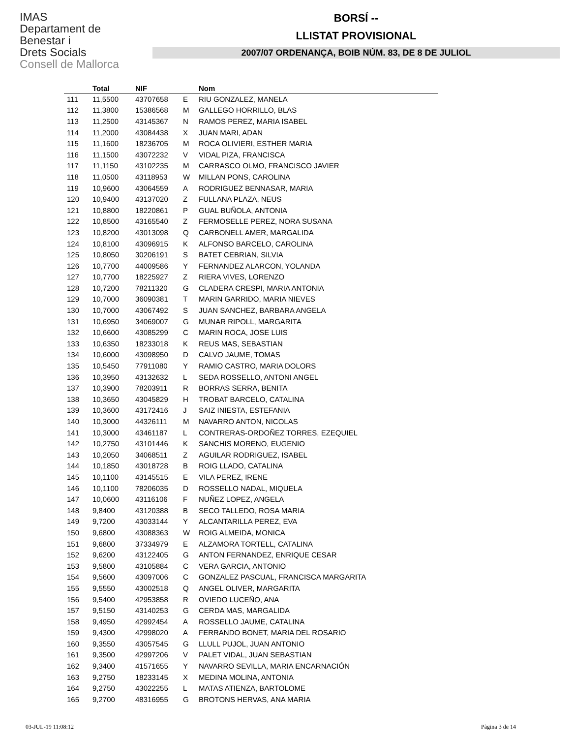IMAS
Departament de
Benestar i
Drets Socials
Consell de Mallorca
BORSÍ --
LLISTAT PROVISIONAL
2007/07 ORDENANÇA, BOIB NÚM. 83, DE 8 DE JULIOL
| | Total | NIF | | Nom |
| --- | --- | --- | --- | --- |
| 111 | 11,5500 | 43707658 | E | RIU GONZALEZ, MANELA |
| 112 | 11,3800 | 15386568 | M | GALLEGO HORRILLO, BLAS |
| 113 | 11,2500 | 43145367 | N | RAMOS PEREZ, MARIA ISABEL |
| 114 | 11,2000 | 43084438 | X | JUAN MARI, ADAN |
| 115 | 11,1600 | 18236705 | M | ROCA OLIVIERI, ESTHER MARIA |
| 116 | 11,1500 | 43072232 | V | VIDAL PIZA, FRANCISCA |
| 117 | 11,1150 | 43102235 | M | CARRASCO OLMO, FRANCISCO JAVIER |
| 118 | 11,0500 | 43118953 | W | MILLAN PONS, CAROLINA |
| 119 | 10,9600 | 43064559 | A | RODRIGUEZ BENNASAR, MARIA |
| 120 | 10,9400 | 43137020 | Z | FULLANA PLAZA, NEUS |
| 121 | 10,8800 | 18220861 | P | GUAL BUÑOLA, ANTONIA |
| 122 | 10,8500 | 43165540 | Z | FERMOSELLE PEREZ, NORA SUSANA |
| 123 | 10,8200 | 43013098 | Q | CARBONELL AMER, MARGALIDA |
| 124 | 10,8100 | 43096915 | K | ALFONSO BARCELO, CAROLINA |
| 125 | 10,8050 | 30206191 | S | BATET CEBRIAN, SILVIA |
| 126 | 10,7700 | 44009586 | Y | FERNANDEZ ALARCON, YOLANDA |
| 127 | 10,7700 | 18225927 | Z | RIERA VIVES, LORENZO |
| 128 | 10,7200 | 78211320 | G | CLADERA CRESPI, MARIA ANTONIA |
| 129 | 10,7000 | 36090381 | T | MARIN GARRIDO, MARIA NIEVES |
| 130 | 10,7000 | 43067492 | S | JUAN SANCHEZ, BARBARA ANGELA |
| 131 | 10,6950 | 34069007 | G | MUNAR RIPOLL, MARGARITA |
| 132 | 10,6600 | 43085299 | C | MARIN ROCA, JOSE LUIS |
| 133 | 10,6350 | 18233018 | K | REUS MAS, SEBASTIAN |
| 134 | 10,6000 | 43098950 | D | CALVO JAUME, TOMAS |
| 135 | 10,5450 | 77911080 | Y | RAMIO CASTRO, MARIA DOLORS |
| 136 | 10,3950 | 43132632 | L | SEDA ROSSELLO, ANTONI ANGEL |
| 137 | 10,3900 | 78203911 | R | BORRAS SERRA, BENITA |
| 138 | 10,3650 | 43045829 | H | TROBAT BARCELO, CATALINA |
| 139 | 10,3600 | 43172416 | J | SAIZ INIESTA, ESTEFANIA |
| 140 | 10,3000 | 44326111 | M | NAVARRO ANTON, NICOLAS |
| 141 | 10,3000 | 43461187 | L | CONTRERAS-ORDOÑEZ TORRES, EZEQUIEL |
| 142 | 10,2750 | 43101446 | K | SANCHIS MORENO, EUGENIO |
| 143 | 10,2050 | 34068511 | Z | AGUILAR RODRIGUEZ, ISABEL |
| 144 | 10,1850 | 43018728 | B | ROIG LLADO, CATALINA |
| 145 | 10,1100 | 43145515 | E | VILA PEREZ, IRENE |
| 146 | 10,1100 | 78206035 | D | ROSSELLO NADAL, MIQUELA |
| 147 | 10,0600 | 43116106 | F | NUÑEZ LOPEZ, ANGELA |
| 148 | 9,8400 | 43120388 | B | SECO TALLEDO, ROSA MARIA |
| 149 | 9,7200 | 43033144 | Y | ALCANTARILLA PEREZ, EVA |
| 150 | 9,6800 | 43088363 | W | ROIG ALMEIDA, MONICA |
| 151 | 9,6800 | 37334979 | E | ALZAMORA TORTELL, CATALINA |
| 152 | 9,6200 | 43122405 | G | ANTON FERNANDEZ, ENRIQUE CESAR |
| 153 | 9,5800 | 43105884 | C | VERA GARCIA, ANTONIO |
| 154 | 9,5600 | 43097006 | C | GONZALEZ PASCUAL, FRANCISCA MARGARITA |
| 155 | 9,5550 | 43002518 | Q | ANGEL OLIVER, MARGARITA |
| 156 | 9,5400 | 42953858 | R | OVIEDO LUCEÑO, ANA |
| 157 | 9,5150 | 43140253 | G | CERDA MAS, MARGALIDA |
| 158 | 9,4950 | 42992454 | A | ROSSELLO JAUME, CATALINA |
| 159 | 9,4300 | 42998020 | A | FERRANDO BONET, MARIA DEL ROSARIO |
| 160 | 9,3550 | 43057545 | G | LLULL PUJOL, JUAN ANTONIO |
| 161 | 9,3500 | 42997206 | V | PALET VIDAL, JUAN SEBASTIAN |
| 162 | 9,3400 | 41571655 | Y | NAVARRO SEVILLA, MARIA ENCARNACIÓN |
| 163 | 9,2750 | 18233145 | X | MEDINA MOLINA, ANTONIA |
| 164 | 9,2750 | 43022255 | L | MATAS ATIENZA, BARTOLOME |
| 165 | 9,2700 | 48316955 | G | BROTONS HERVAS, ANA MARIA |
03-JUL-19 11:08:12 Pàgina 3 de 14